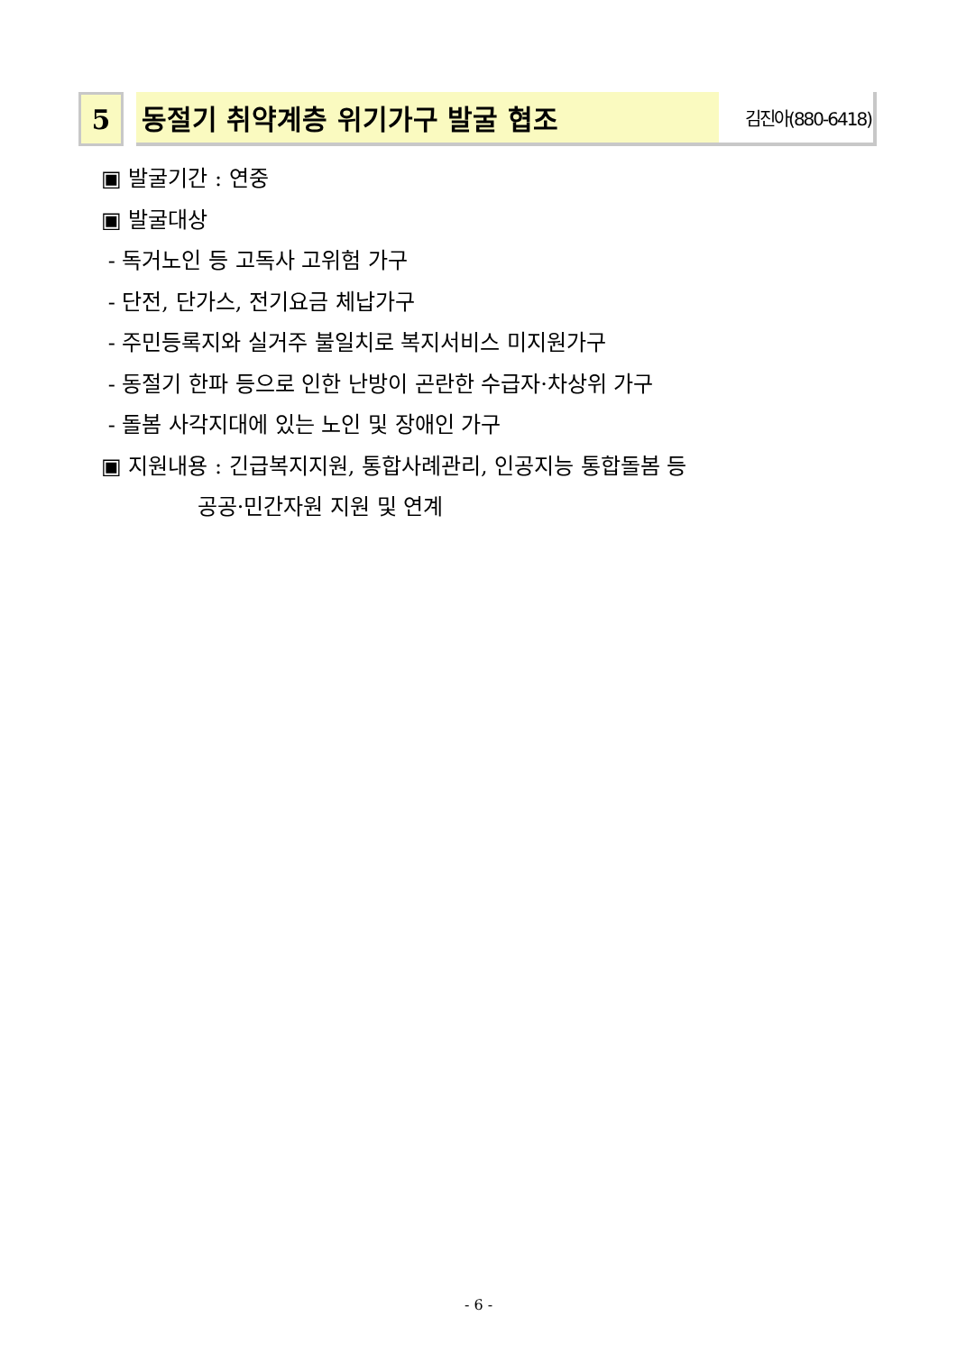5 동절기 취약계층 위기가구 발굴 협조
김진아(880-6418)
▣ 발굴기간 : 연중
▣ 발굴대상
- 독거노인 등 고독사 고위험 가구
- 단전, 단가스, 전기요금 체납가구
- 주민등록지와 실거주 불일치로 복지서비스 미지원가구
- 동절기 한파 등으로 인한 난방이 곤란한 수급자·차상위 가구
- 돌봄 사각지대에 있는 노인 및 장애인 가구
▣ 지원내용 : 긴급복지지원, 통합사례관리, 인공지능 통합돌봄 등
공공·민간자원 지원 및 연계
- 6 -